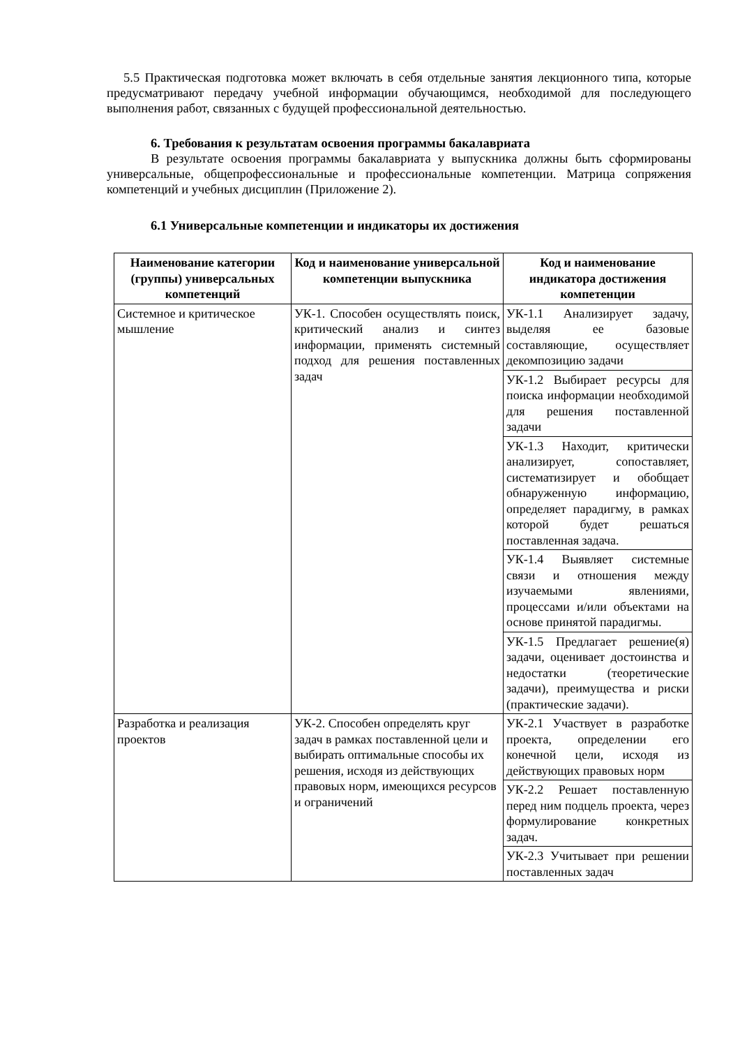5.5 Практическая подготовка может включать в себя отдельные занятия лекционного типа, которые предусматривают передачу учебной информации обучающимся, необходимой для последующего выполнения работ, связанных с будущей профессиональной деятельностью.
6. Требования к результатам освоения программы бакалавриата
В результате освоения программы бакалавриата у выпускника должны быть сформированы универсальные, общепрофессиональные и профессиональные компетенции. Матрица сопряжения компетенций и учебных дисциплин (Приложение 2).
6.1 Универсальные компетенции и индикаторы их достижения
| Наименование категории (группы) универсальных компетенций | Код и наименование универсальной компетенции выпускника | Код и наименование индикатора достижения компетенции |
| --- | --- | --- |
| Системное и критическое мышление | УК-1. Способен осуществлять поиск, критический анализ и синтез информации, применять системный подход для решения поставленных задач | УК-1.1 Анализирует задачу, выделяя ее базовые составляющие, осуществляет декомпозицию задачи |
| | | УК-1.2 Выбирает ресурсы для поиска информации необходимой для решения поставленной задачи |
| | | УК-1.3 Находит, критически анализирует, сопоставляет, систематизирует и обобщает обнаруженную информацию, определяет парадигму, в рамках которой будет решаться поставленная задача. |
| | | УК-1.4 Выявляет системные связи и отношения между изучаемыми явлениями, процессами и/или объектами на основе принятой парадигмы. |
| | | УК-1.5 Предлагает решение(я) задачи, оценивает достоинства и недостатки (теоретические задачи), преимущества и риски (практические задачи). |
| Разработка и реализация проектов | УК-2. Способен определять круг задач в рамках поставленной цели и выбирать оптимальные способы их решения, исходя из действующих правовых норм, имеющихся ресурсов и ограничений | УК-2.1 Участвует в разработке проекта, определении его конечной цели, исходя из действующих правовых норм |
| | | УК-2.2 Решает поставленную перед ним подцель проекта, через формулирование конкретных задач. |
| | | УК-2.3 Учитывает при решении поставленных задач |